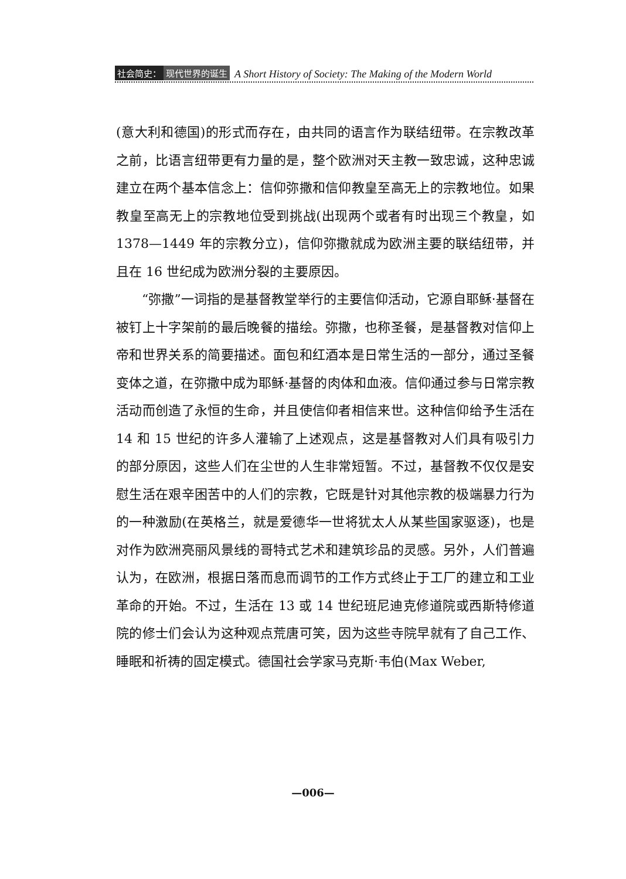社会简史： 现代世界的诞生 A Short History of Society: The Making of the Modern World
(意大利和德国)的形式而存在，由共同的语言作为联结纽带。在宗教改革之前，比语言纽带更有力量的是，整个欧洲对天主教一致忠诚，这种忠诚建立在两个基本信念上：信仰弥撒和信仰教皇至高无上的宗教地位。如果教皇至高无上的宗教地位受到挑战(出现两个或者有时出现三个教皇，如 1378—1449 年的宗教分立)，信仰弥撒就成为欧洲主要的联结纽带，并且在 16 世纪成为欧洲分裂的主要原因。
“弥撒”一词指的是基督教堂举行的主要信仰活动，它源自耶稣·基督在被钉上十字架前的最后晚餐的描绘。弥撒，也称圣餐，是基督教对信仰上帝和世界关系的简要描述。面包和红酒本是日常生活的一部分，通过圣餐变体之道，在弥撒中成为耶稣·基督的肉体和血液。信仰通过参与日常宗教活动而创造了永恒的生命，并且使信仰者相信来世。这种信仰给予生活在 14 和 15 世纪的许多人灌输了上述观点，这是基督教对人们具有吸引力的部分原因，这些人们在尘世的人生非常短暂。不过，基督教不仅仅是安慰生活在艰辛困苦中的人们的宗教，它既是针对其他宗教的极端暴力行为的一种激励(在英格兰，就是爱德华一世将犹太人从某些国家驱逐)，也是对作为欧洲亮丽风景线的哥特式艺术和建筑珍品的灵感。另外，人们普遍认为，在欧洲，根据日落而息而调节的工作方式终止于工厂的建立和工业革命的开始。不过，生活在 13 或 14 世纪班尼迪克修道院或西斯特修道院的修士们会认为这种观点荒唐可笑，因为这些寺院早就有了自己工作、睡眠和祈祷的固定模式。德国社会学家马克斯·韦伯(Max Weber,
—006—